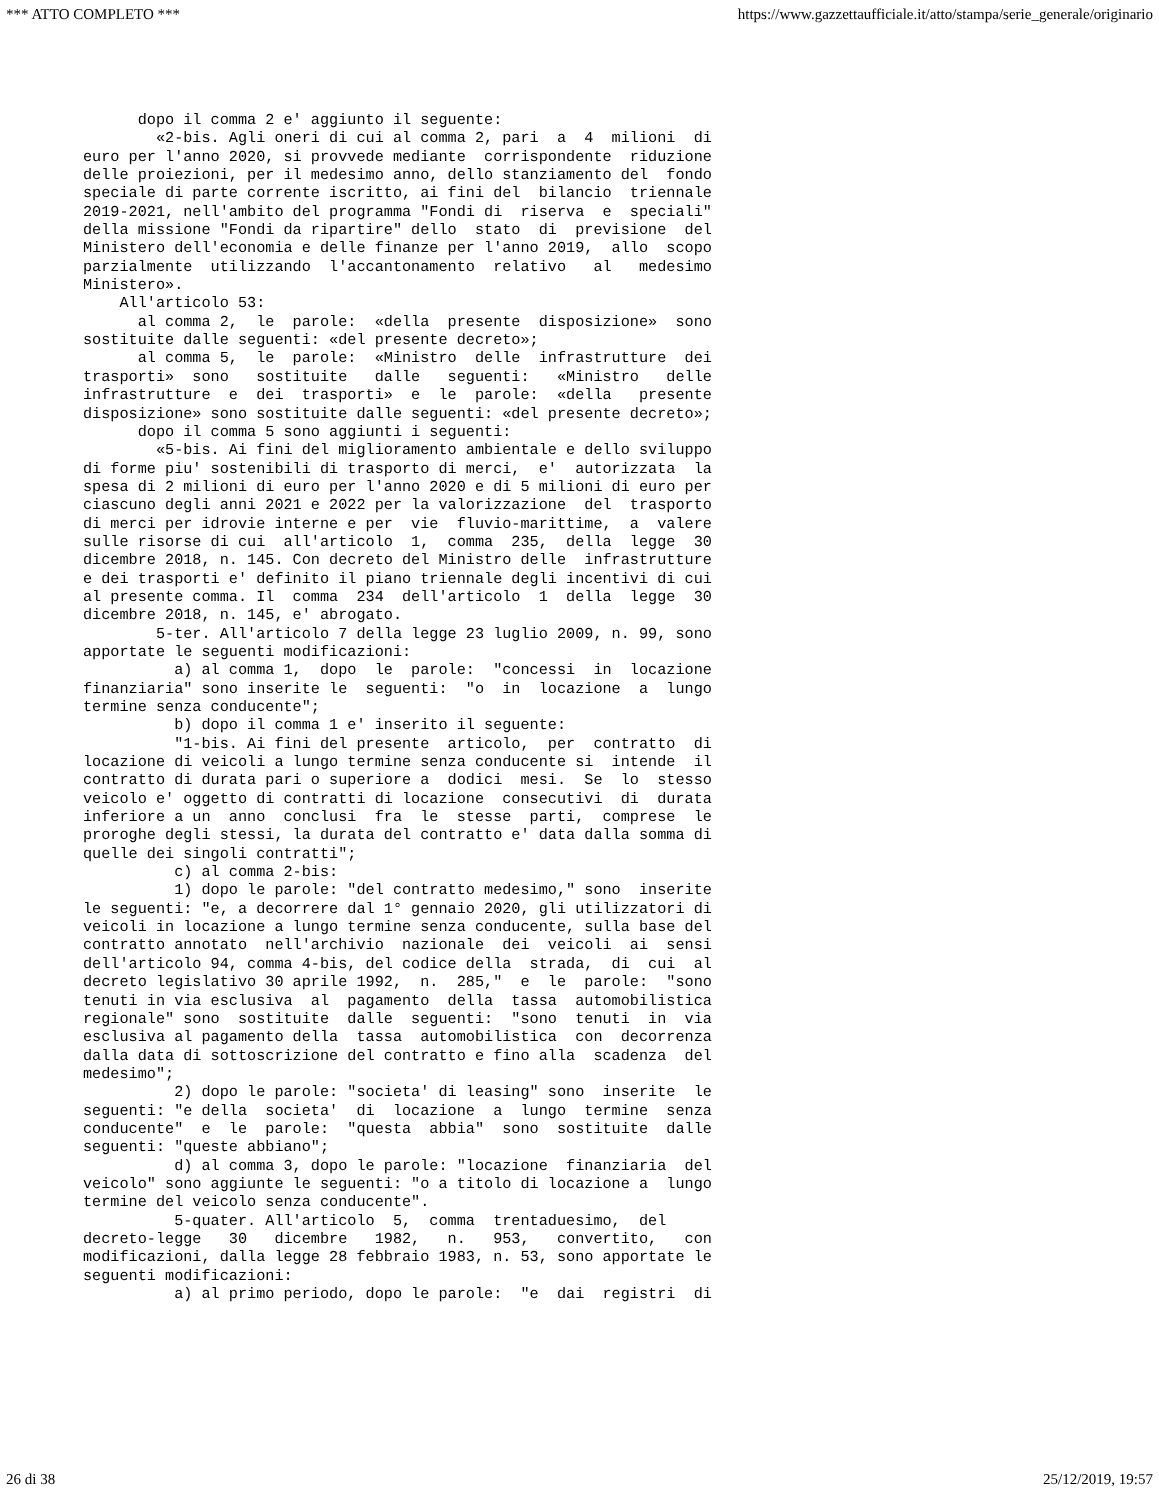*** ATTO COMPLETO *** https://www.gazzettaufficiale.it/atto/stampa/serie_generale/originario
      dopo il comma 2 e' aggiunto il seguente:
        «2-bis. Agli oneri di cui al comma 2, pari  a  4  milioni  di
euro per l'anno 2020, si provvede mediante  corrispondente  riduzione
delle proiezioni, per il medesimo anno, dello stanziamento del  fondo
speciale di parte corrente iscritto, ai fini del  bilancio  triennale
2019-2021, nell'ambito del programma "Fondi di  riserva  e  speciali"
della missione "Fondi da ripartire" dello  stato  di  previsione  del
Ministero dell'economia e delle finanze per l'anno 2019,  allo  scopo
parzialmente  utilizzando  l'accantonamento  relativo   al   medesimo
Ministero».
    All'articolo 53:
      al comma 2,  le  parole:  «della  presente  disposizione»  sono
sostituite dalle seguenti: «del presente decreto»;
      al comma 5,  le  parole:  «Ministro  delle  infrastrutture  dei
trasporti»  sono   sostituite   dalle   seguenti:   «Ministro   delle
infrastrutture  e  dei  trasporti»  e  le  parole:  «della   presente
disposizione» sono sostituite dalle seguenti: «del presente decreto»;
      dopo il comma 5 sono aggiunti i seguenti:
        «5-bis. Ai fini del miglioramento ambientale e dello sviluppo
di forme piu' sostenibili di trasporto di merci,  e'  autorizzata  la
spesa di 2 milioni di euro per l'anno 2020 e di 5 milioni di euro per
ciascuno degli anni 2021 e 2022 per la valorizzazione  del  trasporto
di merci per idrovie interne e per  vie  fluvio-marittime,  a  valere
sulle risorse di cui  all'articolo  1,  comma  235,  della  legge  30
dicembre 2018, n. 145. Con decreto del Ministro delle  infrastrutture
e dei trasporti e' definito il piano triennale degli incentivi di cui
al presente comma. Il  comma  234  dell'articolo  1  della  legge  30
dicembre 2018, n. 145, e' abrogato.
        5-ter. All'articolo 7 della legge 23 luglio 2009, n. 99, sono
apportate le seguenti modificazioni:
          a) al comma 1,  dopo  le  parole:  "concessi  in  locazione
finanziaria" sono inserite le  seguenti:  "o  in  locazione  a  lungo
termine senza conducente";
          b) dopo il comma 1 e' inserito il seguente:
          "1-bis. Ai fini del presente  articolo,  per  contratto  di
locazione di veicoli a lungo termine senza conducente si  intende  il
contratto di durata pari o superiore a  dodici  mesi.  Se  lo  stesso
veicolo e' oggetto di contratti di locazione  consecutivi  di  durata
inferiore a un  anno  conclusi  fra  le  stesse  parti,  comprese  le
proroghe degli stessi, la durata del contratto e' data dalla somma di
quelle dei singoli contratti";
          c) al comma 2-bis:
          1) dopo le parole: "del contratto medesimo," sono  inserite
le seguenti: "e, a decorrere dal 1° gennaio 2020, gli utilizzatori di
veicoli in locazione a lungo termine senza conducente, sulla base del
contratto annotato  nell'archivio  nazionale  dei  veicoli  ai  sensi
dell'articolo 94, comma 4-bis, del codice della  strada,  di  cui  al
decreto legislativo 30 aprile 1992,  n.  285,"  e  le  parole:  "sono
tenuti in via esclusiva  al  pagamento  della  tassa  automobilistica
regionale" sono  sostituite  dalle  seguenti:  "sono  tenuti  in  via
esclusiva al pagamento della  tassa  automobilistica  con  decorrenza
dalla data di sottoscrizione del contratto e fino alla  scadenza  del
medesimo";
          2) dopo le parole: "societa' di leasing" sono  inserite  le
seguenti: "e della  societa'  di  locazione  a  lungo  termine  senza
conducente"  e  le  parole:  "questa  abbia"  sono  sostituite  dalle
seguenti: "queste abbiano";
          d) al comma 3, dopo le parole: "locazione  finanziaria  del
veicolo" sono aggiunte le seguenti: "o a titolo di locazione a  lungo
termine del veicolo senza conducente".
          5-quater. All'articolo  5,  comma  trentaduesimo,  del
decreto-legge   30   dicembre   1982,   n.   953,   convertito,   con
modificazioni, dalla legge 28 febbraio 1983, n. 53, sono apportate le
seguenti modificazioni:
          a) al primo periodo, dopo le parole:  "e  dai  registri  di
26 di 38 25/12/2019, 19:57